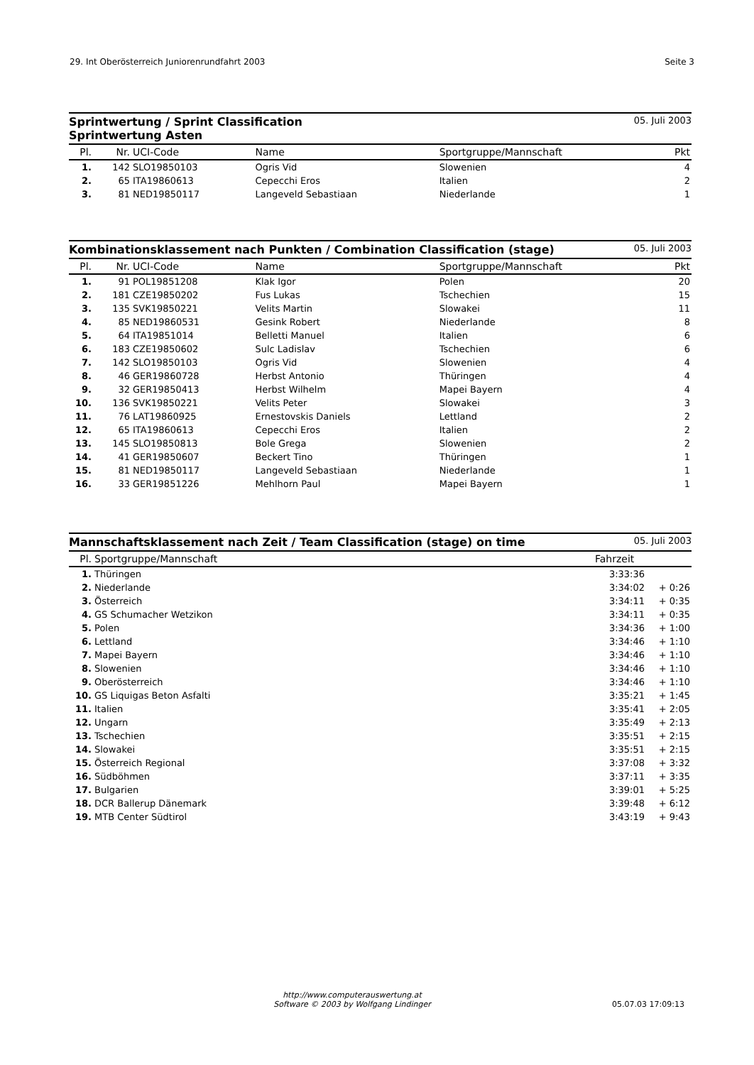29. Int Oberösterreich Juniorenrundfahrt 2003
Seite 3
Sprintwertung / Sprint Classification
Sprintwertung Asten 05. Juli 2003
| Pl. | Nr. | UCI-Code | Name | Sportgruppe/Mannschaft | Pkt |
| --- | --- | --- | --- | --- | --- |
| 1. | 142 | SLO19850103 | Ogris Vid | Slowenien | 4 |
| 2. | 65 | ITA19860613 | Cepecchi Eros | Italien | 2 |
| 3. | 81 | NED19850117 | Langeveld Sebastiaan | Niederlande | 1 |
Kombinationsklassement nach Punkten / Combination Classification (stage) 05. Juli 2003
| Pl. | Nr. | UCI-Code | Name | Sportgruppe/Mannschaft | Pkt |
| --- | --- | --- | --- | --- | --- |
| 1. | 91 | POL19851208 | Klak Igor | Polen | 20 |
| 2. | 181 | CZE19850202 | Fus Lukas | Tschechien | 15 |
| 3. | 135 | SVK19850221 | Velits Martin | Slowakei | 11 |
| 4. | 85 | NED19860531 | Gesink Robert | Niederlande | 8 |
| 5. | 64 | ITA19851014 | Belletti Manuel | Italien | 6 |
| 6. | 183 | CZE19850602 | Sulc Ladislav | Tschechien | 6 |
| 7. | 142 | SLO19850103 | Ogris Vid | Slowenien | 4 |
| 8. | 46 | GER19860728 | Herbst Antonio | Thüringen | 4 |
| 9. | 32 | GER19850413 | Herbst Wilhelm | Mapei Bayern | 4 |
| 10. | 136 | SVK19850221 | Velits Peter | Slowakei | 3 |
| 11. | 76 | LAT19860925 | Ernestovskis Daniels | Lettland | 2 |
| 12. | 65 | ITA19860613 | Cepecchi Eros | Italien | 2 |
| 13. | 145 | SLO19850813 | Bole Grega | Slowenien | 2 |
| 14. | 41 | GER19850607 | Beckert Tino | Thüringen | 1 |
| 15. | 81 | NED19850117 | Langeveld Sebastiaan | Niederlande | 1 |
| 16. | 33 | GER19851226 | Mehlhorn Paul | Mapei Bayern | 1 |
Mannschaftsklassement nach Zeit / Team Classification (stage) on time 05. Juli 2003
| Pl. | Sportgruppe/Mannschaft | Fahrzeit | |
| --- | --- | --- | --- |
| 1. | Thüringen | 3:33:36 | |
| 2. | Niederlande | 3:34:02 | + 0:26 |
| 3. | Österreich | 3:34:11 | + 0:35 |
| 4. | GS Schumacher Wetzikon | 3:34:11 | + 0:35 |
| 5. | Polen | 3:34:36 | + 1:00 |
| 6. | Lettland | 3:34:46 | + 1:10 |
| 7. | Mapei Bayern | 3:34:46 | + 1:10 |
| 8. | Slowenien | 3:34:46 | + 1:10 |
| 9. | Oberösterreich | 3:34:46 | + 1:10 |
| 10. | GS Liquigas Beton Asfalti | 3:35:21 | + 1:45 |
| 11. | Italien | 3:35:41 | + 2:05 |
| 12. | Ungarn | 3:35:49 | + 2:13 |
| 13. | Tschechien | 3:35:51 | + 2:15 |
| 14. | Slowakei | 3:35:51 | + 2:15 |
| 15. | Österreich Regional | 3:37:08 | + 3:32 |
| 16. | Südböhmen | 3:37:11 | + 3:35 |
| 17. | Bulgarien | 3:39:01 | + 5:25 |
| 18. | DCR Ballerup Dänemark | 3:39:48 | + 6:12 |
| 19. | MTB Center Südtirol | 3:43:19 | + 9:43 |
http://www.computerauswertung.at
Software © 2003 by Wolfgang Lindinger
05.07.03 17:09:13